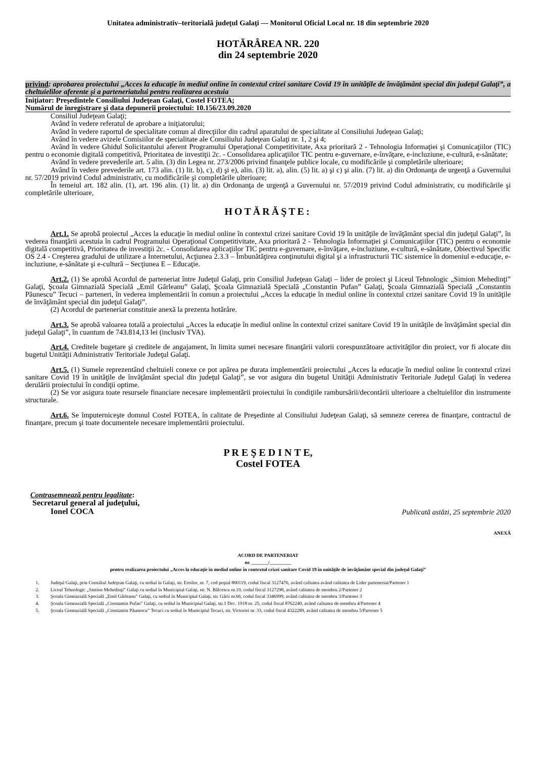Unitatea administrativ–teritorială judeţul Galaţi — Monitorul Oficial Local nr. 18 din septembrie 2020
HOTĂRÂREA NR. 220
din 24 septembrie 2020
privind: aprobarea proiectului „Acces la educaţie în mediul online în contextul crizei sanitare Covid 19 în unităţile de învăţământ special din judeţul Galaţi”, a cheltuielilor aferente şi a parteneriatului pentru realizarea acestuia
Iniţiator: Preşedintele Consiliului Judeţean Galaţi, Costel FOTEA;
Numărul de înregistrare şi data depunerii proiectului: 10.156/23.09.2020
Consiliul Judeţean Galaţi;
Având în vedere referatul de aprobare a iniţiatorului;
Având în vedere raportul de specialitate comun al direcţiilor din cadrul aparatului de specialitate al Consiliului Judeţean Galaţi;
Având în vedere avizele Comisiilor de specialitate ale Consiliului Judeţean Galaţi nr. 1, 2 şi 4;
Având în vedere Ghidul Solicitantului aferent Programului Operaţional Competitivitate, Axa prioritară 2 - Tehnologia Informaţiei şi Comunicaţiilor (TIC) pentru o economie digitală competitivă, Prioritatea de investiţii 2c. - Consolidarea aplicaţiilor TIC pentru e-guvernare, e-învăţare, e-incluziune, e-cultură, e-sănătate;
Având în vedere prevederile art. 5 alin. (3) din Legea nr. 273/2006 privind finanţele publice locale, cu modificările şi completările ulterioare;
Având în vedere prevederile art. 173 alin. (1) lit. b), c), d) şi e), alin. (3) lit. a), alin. (5) lit. a) şi c) şi alin. (7) lit. a) din Ordonanţa de urgenţă a Guvernului nr. 57/2019 privind Codul administrativ, cu modificările şi completările ulterioare;
În temeiul art. 182 alin. (1), art. 196 alin. (1) lit. a) din Ordonanţa de urgenţă a Guvernului nr. 57/2019 privind Codul administrativ, cu modificările şi completările ulterioare,
HOTĂRĂŞTE:
Art.1. Se aprobă proiectul „Acces la educaţie în mediul online în contextul crizei sanitare Covid 19 în unităţile de învăţământ special din judeţul Galaţi”, în vederea finanţării acestuia în cadrul Programului Operaţional Competitivitate, Axa prioritară 2 - Tehnologia Informaţiei şi Comunicaţiilor (TIC) pentru o economie digitală competitivă, Prioritatea de investiţii 2c. - Consolidarea aplicaţiilor TIC pentru e-guvernare, e-învăţare, e-incluziune, e-cultură, e-sănătate, Obiectivul Specific OS 2.4 - Creşterea gradului de utilizare a Internetului, Acţiunea 2.3.3 – Îmbunătăţirea conţinutului digital şi a infrastructurii TIC sistemice în domeniul e-educaţie, e-incluziune, e-sănătate şi e-cultură – Secţiunea E – Educaţie.
Art.2. (1) Se aprobă Acordul de parteneriat între Judeţul Galaţi, prin Consiliul Judeţean Galaţi – lider de proiect şi Liceul Tehnologic „Simion Mehedinţi” Galaţi, Şcoala Gimnazială Specială „Emil Gârleanu” Galaţi, Şcoala Gimnazială Specială „Constantin Pufan” Galaţi, Şcoala Gimnazială Specială „Constantin Păunescu” Tecuci – parteneri, în vederea implementării în comun a proiectului „Acces la educaţie în mediul online în contextul crizei sanitare Covid 19 în unităţile de învăţământ special din judeţul Galaţi”.
(2) Acordul de parteneriat constituie anexă la prezenta hotărâre.
Art.3. Se aprobă valoarea totală a proiectului „Acces la educaţie în mediul online în contextul crizei sanitare Covid 19 în unităţile de învăţământ special din judeţul Galaţi”, în cuantum de 743.814,13 lei (inclusiv TVA).
Art.4. Creditele bugetare şi creditele de angajament, în limita sumei necesare finanţării valorii corespunzătoare activităţilor din proiect, vor fi alocate din bugetul Unităţii Administrativ Teritoriale Judeţul Galaţi.
Art.5. (1) Sumele reprezentând cheltuieli conexe ce pot apărea pe durata implementării proiectului „Acces la educaţie în mediul online în contextul crizei sanitare Covid 19 în unităţile de învăţământ special din judeţul Galaţi”, se vor asigura din bugetul Unităţii Administrativ Teritoriale Judeţul Galaţi în vederea derulării proiectului în condiţii optime.
(2) Se vor asigura toate resursele financiare necesare implementării proiectului în condiţiile rambursării/decontării ulterioare a cheltuielilor din instrumente structurale.
Art.6. Se împuterniceşte domnul Costel FOTEA, în calitate de Preşedinte al Consiliului Judeţean Galaţi, să semneze cererea de finanţare, contractul de finanţare, precum şi toate documentele necesare implementării proiectului.
P R E Ş E D I N T E,
Costel FOTEA
Contrasemnează pentru legalitate:
Secretarul general al judeţului,
Ionel COCA
Publicată astăzi, 25 septembrie 2020
ANEXĂ
ACORD DE PARTENERIAT
nr. _______/_________
pentru realizarea proiectului „Acces la educaţie în mediul online în contextul crizei sanitare Covid 19 în unităţile de învăţământ special din judeţul Galaţi”
1. Judeţul Galaţi, prin Consiliul Judeţean Galaţi, cu sediul în Galaţi, str. Eroilor, nr. 7, cod poştal 800119, codul fiscal 3127476, având calitatea având calitatea de Lider parteneriat/Partener 1
2. Liceul Tehnologic „Simion Mehedinţi” Galaţi cu sediul în Municipiul Galaţi, str. N. Bălcescu nr.19, codul fiscal 3127298, având calitatea de membru 2/Partener 2
3. Şcoala Gimnazială Specială „Emil Gârleanu” Galaţi, cu sediul în Municipiul Galaţi, str. Gării nr.66, codul fiscal 3346999, având calitatea de membru 3/Partener 3
4. Şcoala Gimnazială Specială „Constantin Pufan” Galaţi, cu sediul în Municipiul Galaţi, str.1 Dec. 1918 nr. 25, codul fiscal 8762240, având calitatea de membru 4/Partener 4
5. Şcoala Gimnazială Specială „Constantin Păunescu” Tecuci cu sediul în Municipiul Tecuci, str. Victoriei nr. 33, codul fiscal 4322289, având calitatea de membru 5/Partener 5